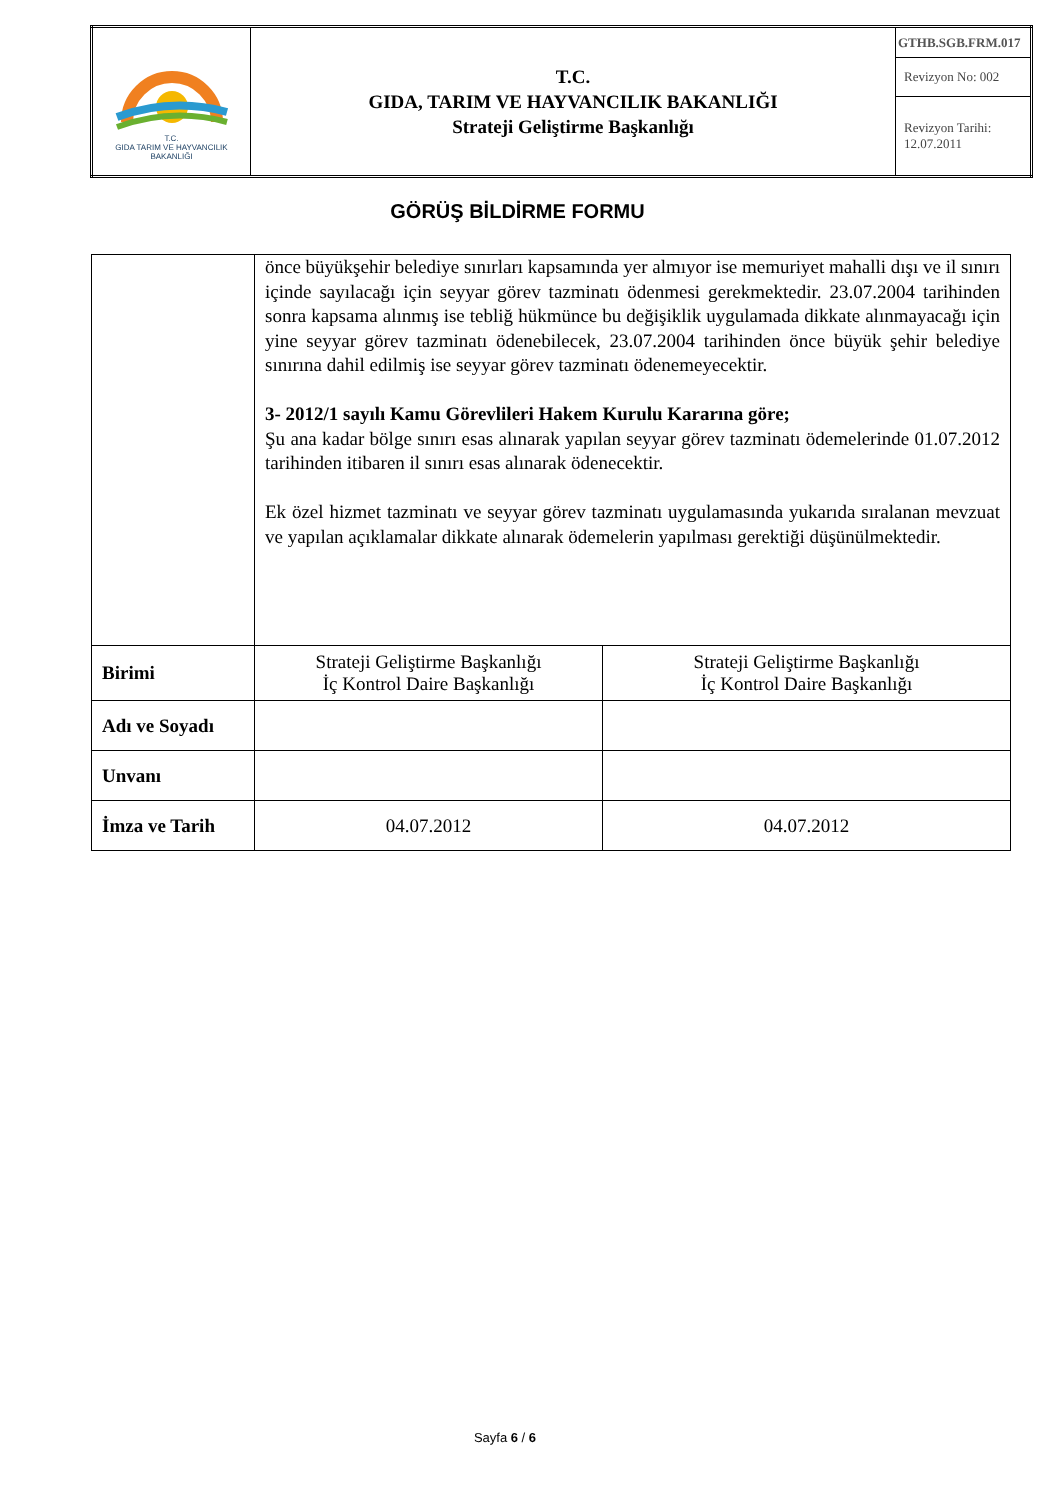| T.C. GIDA TARIM VE HAYVANCILIK BAKANLIĞI | T.C. GIDA, TARIM VE HAYVANCILIK BAKANLIĞI Strateji Geliştirme Başkanlığı | GTHB.SGB.FRM.017 |
| | | Revizyon No: 002 |
| | | Revizyon Tarihi: 12.07.2011 |
GÖRÜŞ BİLDİRME FORMU
| | önce büyükşehir belediye sınırları kapsamında yer almıyor ise memuriyet mahalli dışı ve il sınırı içinde sayılacağı için seyyar görev tazminatı ödenmesi gerekmektedir. 23.07.2004 tarihinden sonra kapsama alınmış ise tebliğ hükmünce bu değişiklik uygulamada dikkate alınmayacağı için yine seyyar görev tazminatı ödenebilecek, 23.07.2004 tarihinden önce büyük şehir belediye sınırına dahil edilmiş ise seyyar görev tazminatı ödenemeyecektir. 3- 2012/1 sayılı Kamu Görevlileri Hakem Kurulu Kararına göre; Şu ana kadar bölge sınırı esas alınarak yapılan seyyar görev tazminatı ödemelerinde 01.07.2012 tarihinden itibaren il sınırı esas alınarak ödenecektir. Ek özel hizmet tazminatı ve seyyar görev tazminatı uygulamasında yukarıda sıralanan mevzuat ve yapılan açıklamalar dikkate alınarak ödemelerin yapılması gerektiği düşünülmektedir. | |
| Birimi | Strateji Geliştirme Başkanlığı İç Kontrol Daire Başkanlığı | Strateji Geliştirme Başkanlığı İç Kontrol Daire Başkanlığı |
| Adı ve Soyadı | | |
| Unvanı | | |
| İmza ve Tarih | 04.07.2012 | 04.07.2012 |
Sayfa 6 / 6